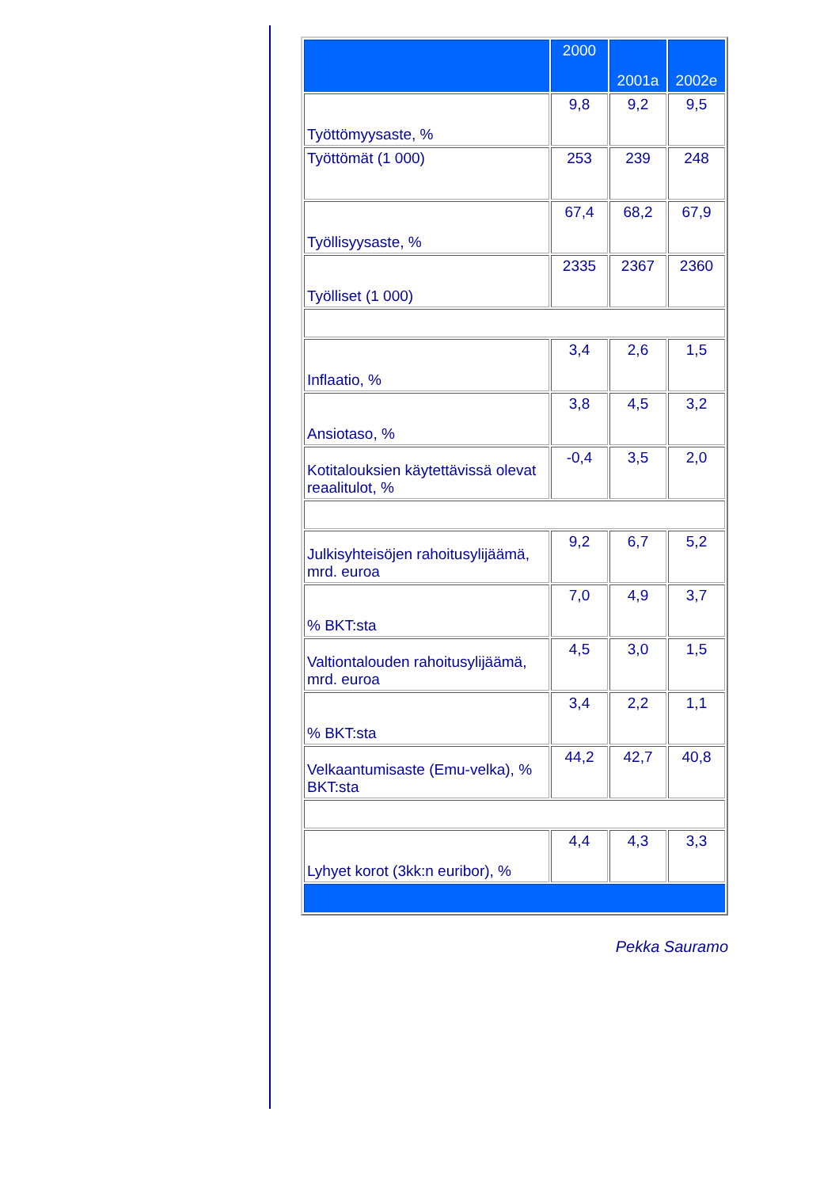| | 2000 | 2001a | 2002e |
| Työttömyysaste, % | 9,8 | 9,2 | 9,5 |
| Työttömät (1 000) | 253 | 239 | 248 |
| Työllisyysaste, % | 67,4 | 68,2 | 67,9 |
| Työlliset (1 000) | 2335 | 2367 | 2360 |
| Inflaatio, % | 3,4 | 2,6 | 1,5 |
| Ansiotaso, % | 3,8 | 4,5 | 3,2 |
| Kotitalouksien käytettävissä olevat reaalitulot, % | -0,4 | 3,5 | 2,0 |
| Julkisyhteisöjen rahoitusylijäämä, mrd. euroa | 9,2 | 6,7 | 5,2 |
| % BKT:sta | 7,0 | 4,9 | 3,7 |
| Valtiontalouden rahoitusylijäämä, mrd. euroa | 4,5 | 3,0 | 1,5 |
| % BKT:sta | 3,4 | 2,2 | 1,1 |
| Velkaantumisaste (Emu-velka), % BKT:sta | 44,2 | 42,7 | 40,8 |
| Lyhyet korot (3kk:n euribor), % | 4,4 | 4,3 | 3,3 |
Pekka Sauramo